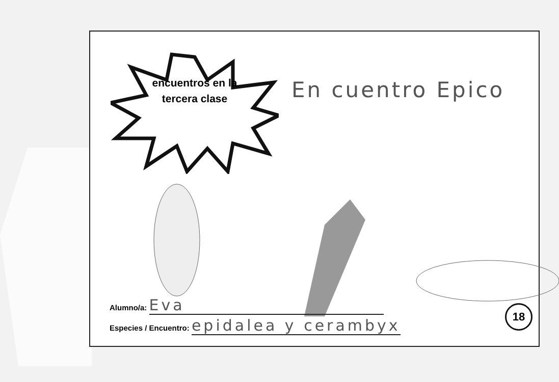encuentros en la tercera clase
En cuentro Epico
Alumno/a: Eva
Especies / Encuentro: epidalea y cerambyx
18